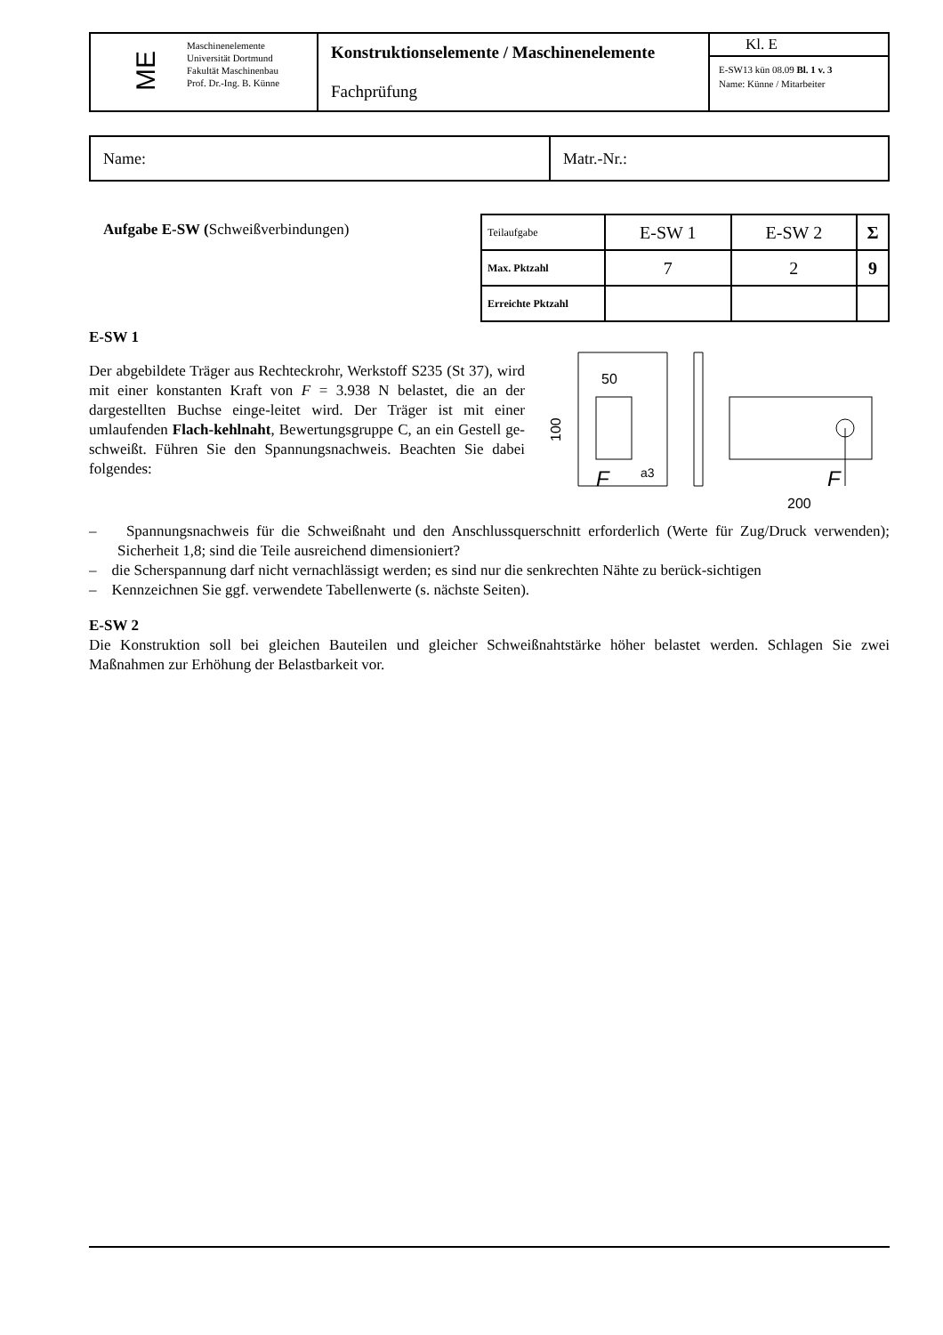| ME | Maschinenelemente Universität Dortmund Fakultät Maschinenbau Prof. Dr.-Ing. B. Künne | Konstruktionselemente / Maschinenelemente Fachprüfung | Kl. E E-SW13 kün 08.09 Bl. 1 v. 3 Name: Künne / Mitarbeiter |
| Name: | Matr.-Nr.: |
Aufgabe E-SW (Schweißverbindungen)
| Teilaufgabe | E-SW 1 | E-SW 2 | Σ |
| Max. Pktzahl | 7 | 2 | 9 |
| Erreichte Pktzahl | | | |
E-SW 1
Der abgebildete Träger aus Rechteckrohr, Werkstoff S235 (St 37), wird mit einer konstanten Kraft von F = 3.938 N belastet, die an der dargestellten Buchse einge-leitet wird. Der Träger ist mit einer umlaufenden Flach-kehlnaht, Bewertungsgruppe C, an ein Gestell ge-schweißt. Führen Sie den Spannungsnachweis. Beachten Sie dabei folgendes:
50
100
F
a3
F
200
– Spannungsnachweis für die Schweißnaht und den Anschlussquerschnitt erforderlich (Werte für Zug/Druck verwenden); Sicherheit 1,8; sind die Teile ausreichend dimensioniert?
– die Scherspannung darf nicht vernachlässigt werden; es sind nur die senkrechten Nähte zu berück-sichtigen
– Kennzeichnen Sie ggf. verwendete Tabellenwerte (s. nächste Seiten).
E-SW 2
Die Konstruktion soll bei gleichen Bauteilen und gleicher Schweißnahtstärke höher belastet werden. Schlagen Sie zwei Maßnahmen zur Erhöhung der Belastbarkeit vor.